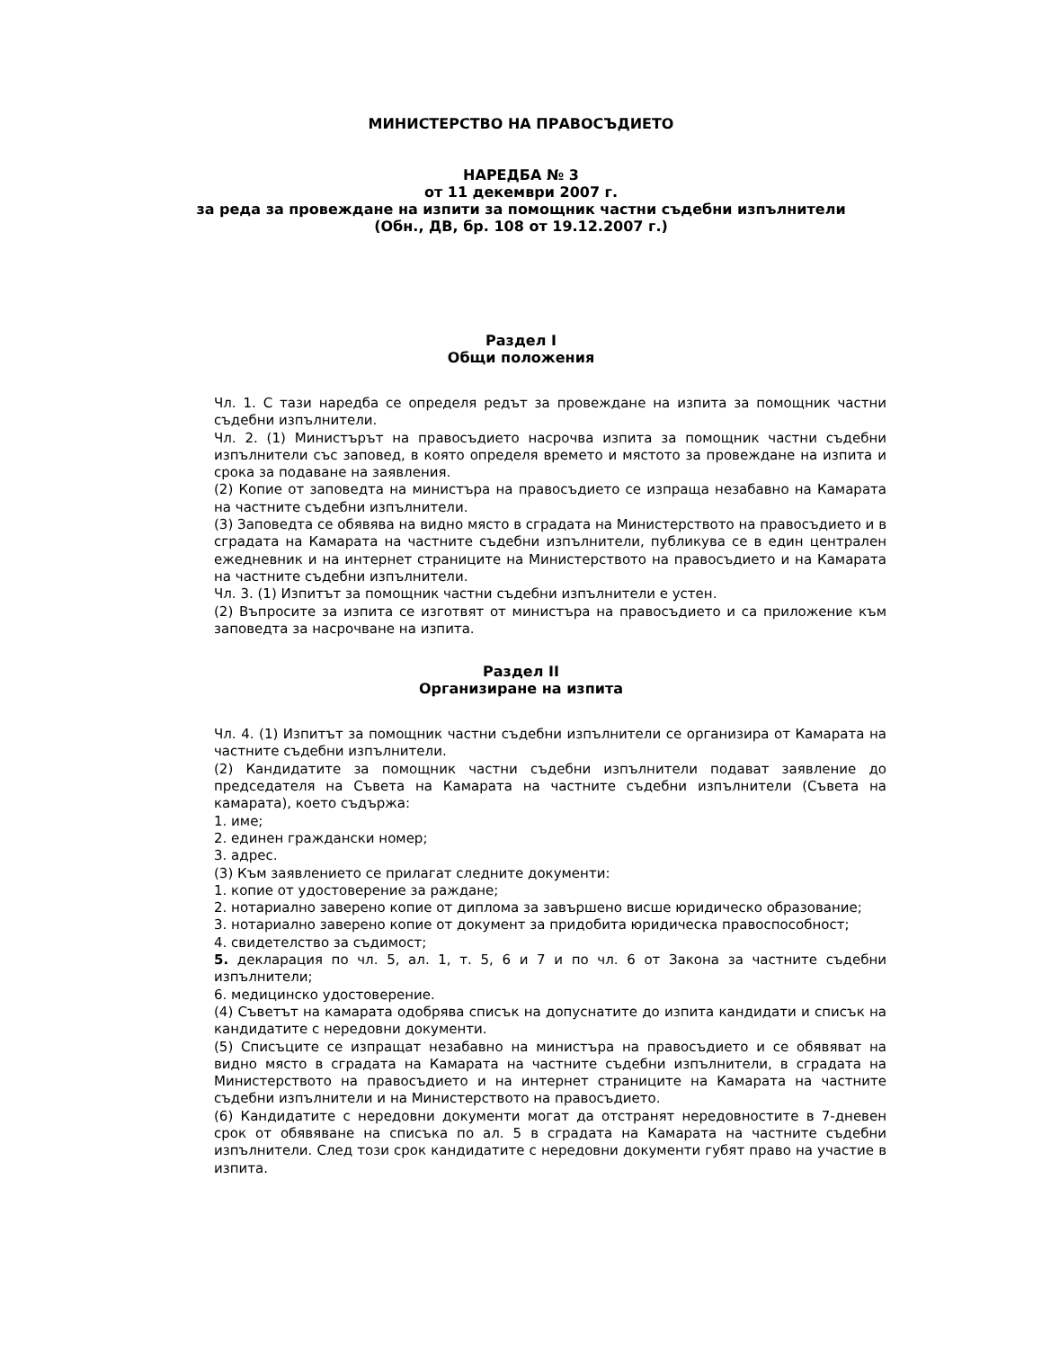МИНИСТЕРСТВО НА ПРАВОСЪДИЕТО
НАРЕДБА № 3
от 11 декември 2007 г.
за реда за провеждане на изпити за помощник частни съдебни изпълнители
(Обн., ДВ, бр. 108 от 19.12.2007 г.)
Раздел I
Общи положения
Чл. 1. С тази наредба се определя редът за провеждане на изпита за помощник частни съдебни изпълнители.
Чл. 2. (1) Министърът на правосъдието насрочва изпита за помощник частни съдебни изпълнители със заповед, в която определя времето и мястото за провеждане на изпита и срока за подаване на заявления.
(2) Копие от заповедта на министъра на правосъдието се изпраща незабавно на Камарата на частните съдебни изпълнители.
(3) Заповедта се обявява на видно място в сградата на Министерството на правосъдието и в сградата на Камарата на частните съдебни изпълнители, публикува се в един централен ежедневник и на интернет страниците на Министерството на правосъдието и на Камарата на частните съдебни изпълнители.
Чл. 3. (1) Изпитът за помощник частни съдебни изпълнители е устен.
(2) Въпросите за изпита се изготвят от министъра на правосъдието и са приложение към заповедта за насрочване на изпита.
Раздел II
Организиране на изпита
Чл. 4. (1) Изпитът за помощник частни съдебни изпълнители се организира от Камарата на частните съдебни изпълнители.
(2) Кандидатите за помощник частни съдебни изпълнители подават заявление до председателя на Съвета на Камарата на частните съдебни изпълнители (Съвета на камарата), което съдържа:
1. име;
2. единен граждански номер;
3. адрес.
(3) Към заявлението се прилагат следните документи:
1. копие от удостоверение за раждане;
2. нотариално заверено копие от диплома за завършено висше юридическо образование;
3. нотариално заверено копие от документ за придобита юридическа правоспособност;
4. свидетелство за съдимост;
5. декларация по чл. 5, ал. 1, т. 5, 6 и 7 и по чл. 6 от Закона за частните съдебни изпълнители;
6. медицинско удостоверение.
(4) Съветът на камарата одобрява списък на допуснатите до изпита кандидати и списък на кандидатите с нередовни документи.
(5) Списъците се изпращат незабавно на министъра на правосъдието и се обявяват на видно място в сградата на Камарата на частните съдебни изпълнители, в сградата на Министерството на правосъдието и на интернет страниците на Камарата на частните съдебни изпълнители и на Министерството на правосъдието.
(6) Кандидатите с нередовни документи могат да отстранят нередовностите в 7-дневен срок от обявяване на списъка по ал. 5 в сградата на Камарата на частните съдебни изпълнители. След този срок кандидатите с нередовни документи губят право на участие в изпита.